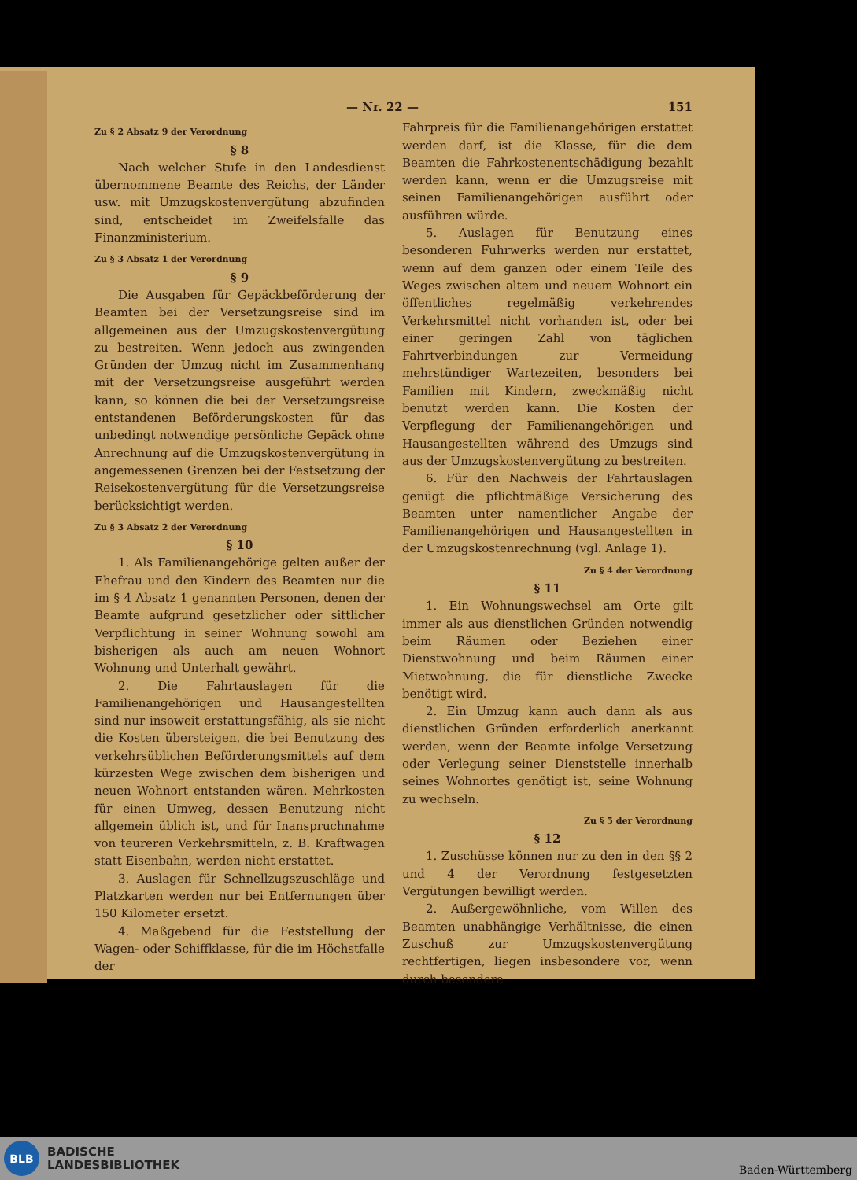— Nr. 22 — 151
Zu § 2 Absatz 9 der Verordnung
§ 8
Nach welcher Stufe in den Landesdienst übernommene Beamte des Reichs, der Länder usw. mit Umzugskostenvergütung abzufinden sind, entscheidet im Zweifelsfalle das Finanzministerium.
Zu § 3 Absatz 1 der Verordnung
§ 9
Die Ausgaben für Gepäckbeförderung der Beamten bei der Versetzungsreise sind im allgemeinen aus der Umzugskostenvergütung zu bestreiten. Wenn jedoch aus zwingenden Gründen der Umzug nicht im Zusammenhang mit der Versetzungsreise ausgeführt werden kann, so können die bei der Versetzungsreise entstandenen Beförderungskosten für das unbedingt notwendige persönliche Gepäck ohne Anrechnung auf die Umzugskostenvergütung in angemessenen Grenzen bei der Festsetzung der Reisekostenvergütung für die Versetzungsreise berücksichtigt werden.
Zu § 3 Absatz 2 der Verordnung
§ 10
1. Als Familienangehörige gelten außer der Ehefrau und den Kindern des Beamten nur die im § 4 Absatz 1 genannten Personen, denen der Beamte aufgrund gesetzlicher oder sittlicher Verpflichtung in seiner Wohnung sowohl am bisherigen als auch am neuen Wohnort Wohnung und Unterhalt gewährt.
2. Die Fahrtauslagen für die Familienangehörigen und Hausangestellten sind nur insoweit erstattungsfähig, als sie nicht die Kosten übersteigen, die bei Benutzung des verkehrsüblichen Beförderungsmittels auf dem kürzesten Wege zwischen dem bisherigen und neuen Wohnort entstanden wären. Mehrkosten für einen Umweg, dessen Benutzung nicht allgemein üblich ist, und für Inanspruchnahme von teureren Verkehrsmitteln, z. B. Kraftwagen statt Eisenbahn, werden nicht erstattet.
3. Auslagen für Schnellzugszuschläge und Platzkarten werden nur bei Entfernungen über 150 Kilometer ersetzt.
4. Maßgebend für die Feststellung der Wagen- oder Schiffklasse, für die im Höchstfalle der
Fahrpreis für die Familienangehörigen erstattet werden darf, ist die Klasse, für die dem Beamten die Fahrkostenentschädigung bezahlt werden kann, wenn er die Umzugsreise mit seinen Familienangehörigen ausführt oder ausführen würde.
5. Auslagen für Benutzung eines besonderen Fuhrwerks werden nur erstattet, wenn auf dem ganzen oder einem Teile des Weges zwischen altem und neuem Wohnort ein öffentliches regelmäßig verkehrendes Verkehrsmittel nicht vorhanden ist, oder bei einer geringen Zahl von täglichen Fahrtverbindungen zur Vermeidung mehrstündiger Wartezeiten, besonders bei Familien mit Kindern, zweckmäßig nicht benutzt werden kann. Die Kosten der Verpflegung der Familienangehörigen und Hausangestellten während des Umzugs sind aus der Umzugskostenvergütung zu bestreiten.
6. Für den Nachweis der Fahrtauslagen genügt die pflichtmäßige Versicherung des Beamten unter namentlicher Angabe der Familienangehörigen und Hausangestellten in der Umzugskostenrechnung (vgl. Anlage 1).
Zu § 4 der Verordnung
§ 11
1. Ein Wohnungswechsel am Orte gilt immer als aus dienstlichen Gründen notwendig beim Räumen oder Beziehen einer Dienstwohnung und beim Räumen einer Mietwohnung, die für dienstliche Zwecke benötigt wird.
2. Ein Umzug kann auch dann als aus dienstlichen Gründen erforderlich anerkannt werden, wenn der Beamte infolge Versetzung oder Verlegung seiner Dienststelle innerhalb seines Wohnortes genötigt ist, seine Wohnung zu wechseln.
Zu § 5 der Verordnung
§ 12
1. Zuschüsse können nur zu den in den §§ 2 und 4 der Verordnung festgesetzten Vergütungen bewilligt werden.
2. Außergewöhnliche, vom Willen des Beamten unabhängige Verhältnisse, die einen Zuschuß zur Umzugskostenvergütung rechtfertigen, liegen insbesondere vor, wenn durch besondere
BLB
BADISCHE
LANDESBIBLIOTHEK
Baden-Württemberg